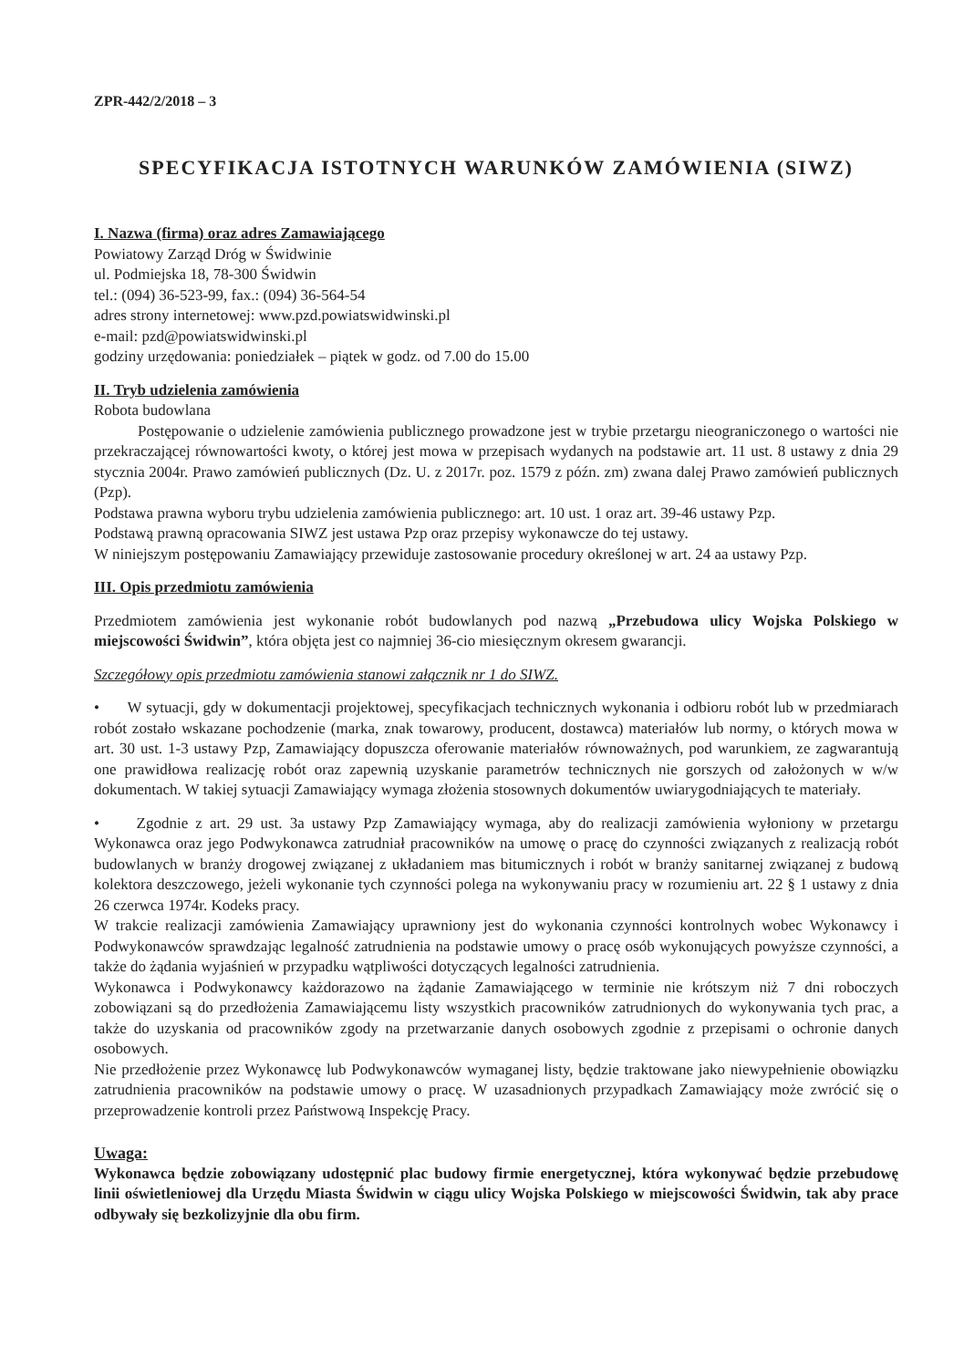ZPR-442/2/2018 – 3
SPECYFIKACJA ISTOTNYCH WARUNKÓW ZAMÓWIENIA (SIWZ)
I. Nazwa (firma) oraz adres Zamawiającego
Powiatowy Zarząd Dróg w Świdwinie
ul. Podmiejska 18, 78-300 Świdwin
tel.: (094) 36-523-99, fax.: (094) 36-564-54
adres strony internetowej: www.pzd.powiatswidwinski.pl
e-mail: pzd@powiatswidwinski.pl
godziny urzędowania: poniedziałek – piątek w godz. od 7.00 do 15.00
II. Tryb udzielenia zamówienia
Robota budowlana
Postępowanie o udzielenie zamówienia publicznego prowadzone jest w trybie przetargu nieograniczonego o wartości nie przekraczającej równowartości kwoty, o której jest mowa w przepisach wydanych na podstawie art. 11 ust. 8 ustawy z dnia 29 stycznia 2004r. Prawo zamówień publicznych (Dz. U. z 2017r. poz. 1579 z późn. zm) zwana dalej Prawo zamówień publicznych (Pzp).
Podstawa prawna wyboru trybu udzielenia zamówienia publicznego: art. 10 ust. 1 oraz art. 39-46 ustawy Pzp.
Podstawą prawną opracowania SIWZ jest ustawa Pzp oraz przepisy wykonawcze do tej ustawy.
W niniejszym postępowaniu Zamawiający przewiduje zastosowanie procedury określonej w art. 24 aa ustawy Pzp.
III. Opis przedmiotu zamówienia
Przedmiotem zamówienia jest wykonanie robót budowlanych pod nazwą „Przebudowa ulicy Wojska Polskiego w miejscowości Świdwin”, która objęta jest co najmniej 36-cio miesięcznym okresem gwarancji.
Szczegółowy opis przedmiotu zamówienia stanowi załącznik nr 1 do SIWZ.
• W sytuacji, gdy w dokumentacji projektowej, specyfikacjach technicznych wykonania i odbioru robót lub w przedmiarach robót zostało wskazane pochodzenie (marka, znak towarowy, producent, dostawca) materiałów lub normy, o których mowa w art. 30 ust. 1-3 ustawy Pzp, Zamawiający dopuszcza oferowanie materiałów równoważnych, pod warunkiem, ze zagwarantują one prawidłowa realizację robót oraz zapewnią uzyskanie parametrów technicznych nie gorszych od założonych w w/w dokumentach. W takiej sytuacji Zamawiający wymaga złożenia stosownych dokumentów uwiarygodniających te materiały.
• Zgodnie z art. 29 ust. 3a ustawy Pzp Zamawiający wymaga, aby do realizacji zamówienia wyłoniony w przetargu Wykonawca oraz jego Podwykonawca zatrudniał pracowników na umowę o pracę do czynności związanych z realizacją robót budowlanych w branży drogowej związanej z układaniem mas bitumicznych i robót w branży sanitarnej związanej z budową kolektora deszczowego, jeżeli wykonanie tych czynności polega na wykonywaniu pracy w rozumieniu art. 22 § 1 ustawy z dnia 26 czerwca 1974r. Kodeks pracy.
W trakcie realizacji zamówienia Zamawiający uprawniony jest do wykonania czynności kontrolnych wobec Wykonawcy i Podwykonawców sprawdzając legalność zatrudnienia na podstawie umowy o pracę osób wykonujących powyższe czynności, a także do żądania wyjaśnień w przypadku wątpliwości dotyczących legalności zatrudnienia.
Wykonawca i Podwykonawcy każdorazowo na żądanie Zamawiającego w terminie nie krótszym niż 7 dni roboczych zobowiązani są do przedłożenia Zamawiającemu listy wszystkich pracowników zatrudnionych do wykonywania tych prac, a także do uzyskania od pracowników zgody na przetwarzanie danych osobowych zgodnie z przepisami o ochronie danych osobowych.
Nie przedłożenie przez Wykonawcę lub Podwykonawców wymaganej listy, będzie traktowane jako niewypełnienie obowiązku zatrudnienia pracowników na podstawie umowy o pracę. W uzasadnionych przypadkach Zamawiający może zwrócić się o przeprowadzenie kontroli przez Państwową Inspekcję Pracy.
Uwaga:
Wykonawca będzie zobowiązany udostępnić plac budowy firmie energetycznej, która wykonywać będzie przebudowę linii oświetleniowej dla Urzędu Miasta Świdwin w ciągu ulicy Wojska Polskiego w miejscowości Świdwin, tak aby prace odbywały się bezkolizyjnie dla obu firm.